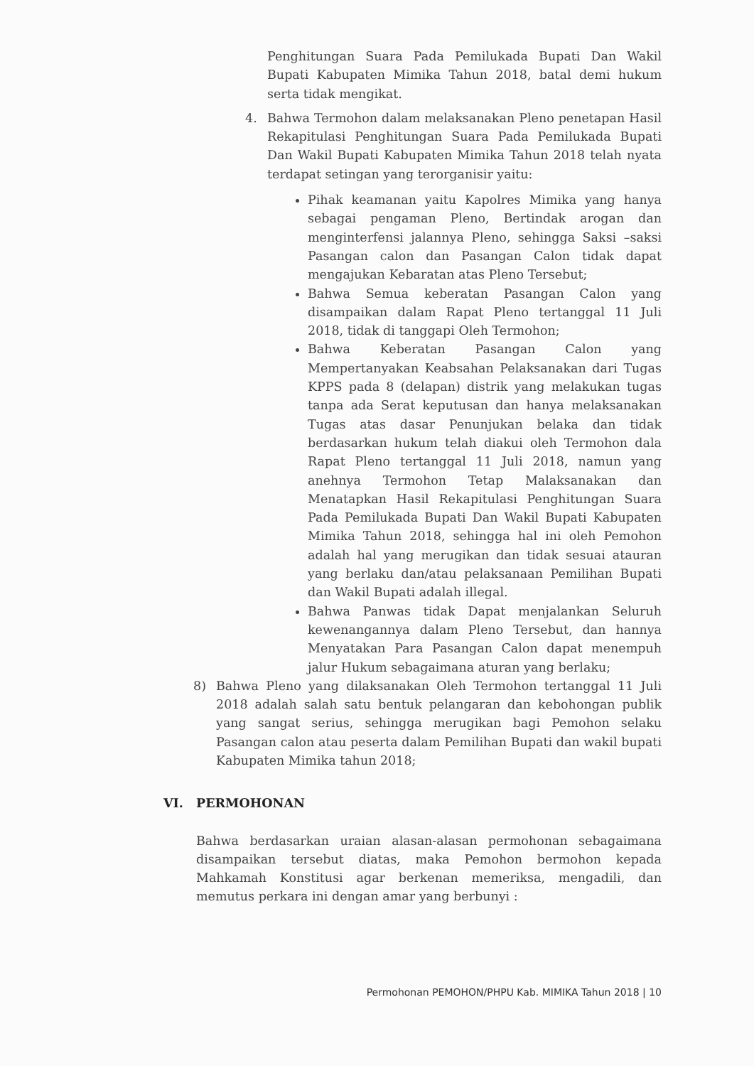Penghitungan Suara Pada Pemilukada Bupati Dan Wakil Bupati Kabupaten Mimika Tahun 2018, batal demi hukum serta tidak mengikat.
4. Bahwa Termohon dalam melaksanakan Pleno penetapan Hasil Rekapitulasi Penghitungan Suara Pada Pemilukada Bupati Dan Wakil Bupati Kabupaten Mimika Tahun 2018 telah nyata terdapat setingan yang terorganisir yaitu:
Pihak keamanan yaitu Kapolres Mimika yang hanya sebagai pengaman Pleno, Bertindak arogan dan menginterfensi jalannya Pleno, sehingga Saksi –saksi Pasangan calon dan Pasangan Calon tidak dapat mengajukan Kebaratan atas Pleno Tersebut;
Bahwa Semua keberatan Pasangan Calon yang disampaikan dalam Rapat Pleno tertanggal 11 Juli 2018, tidak di tanggapi Oleh Termohon;
Bahwa Keberatan Pasangan Calon yang Mempertanyakan Keabsahan Pelaksanakan dari Tugas KPPS pada 8 (delapan) distrik yang melakukan tugas tanpa ada Serat keputusan dan hanya melaksanakan Tugas atas dasar Penunjukan belaka dan tidak berdasarkan hukum telah diakui oleh Termohon dala Rapat Pleno tertanggal 11 Juli 2018, namun yang anehnya Termohon Tetap Malaksanakan dan Menatapkan Hasil Rekapitulasi Penghitungan Suara Pada Pemilukada Bupati Dan Wakil Bupati Kabupaten Mimika Tahun 2018, sehingga hal ini oleh Pemohon adalah hal yang merugikan dan tidak sesuai atauran yang berlaku dan/atau pelaksanaan Pemilihan Bupati dan Wakil Bupati adalah illegal.
Bahwa Panwas tidak Dapat menjalankan Seluruh kewenangannya dalam Pleno Tersebut, dan hannya Menyatakan Para Pasangan Calon dapat menempuh jalur Hukum sebagaimana aturan yang berlaku;
8) Bahwa Pleno yang dilaksanakan Oleh Termohon tertanggal 11 Juli 2018 adalah salah satu bentuk pelangaran dan kebohongan publik yang sangat serius, sehingga merugikan bagi Pemohon selaku Pasangan calon atau peserta dalam Pemilihan Bupati dan wakil bupati Kabupaten Mimika tahun 2018;
VI. PERMOHONAN
Bahwa berdasarkan uraian alasan-alasan permohonan sebagaimana disampaikan tersebut diatas, maka Pemohon bermohon kepada Mahkamah Konstitusi agar berkenan memeriksa, mengadili, dan memutus perkara ini dengan amar yang berbunyi :
Permohonan PEMOHON/PHPU Kab. MIMIKA Tahun 2018 | 10